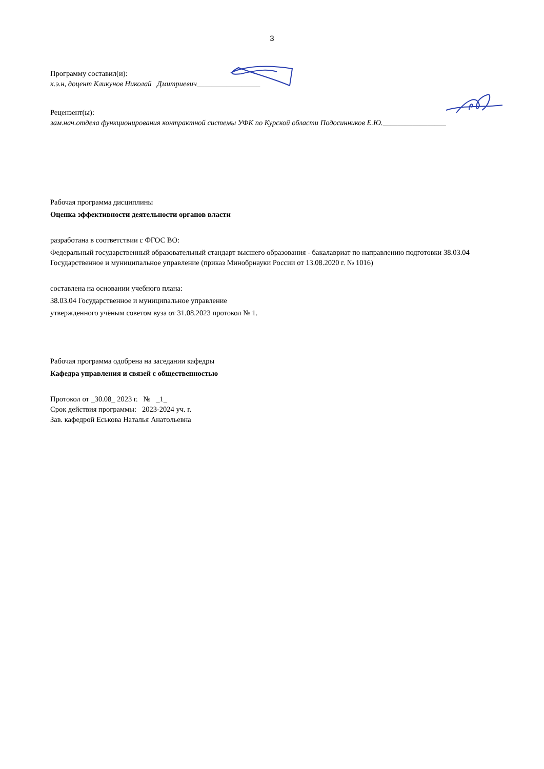3
Программу составил(и):
к.э.н, доцент Кликунов Николай Дмитриевич_________________
Рецензент(ы):
зам.нач.отдела функционирования контрактной системы УФК по Курской области Подосинников Е.Ю._________________
Рабочая программа дисциплины
Оценка эффективности деятельности органов власти
разработана в соответствии с ФГОС ВО:
Федеральный государственный образовательный стандарт высшего образования - бакалавриат по направлению подготовки 38.03.04 Государственное и муниципальное управление (приказ Минобрнауки России от 13.08.2020 г. № 1016)
составлена на основании учебного плана:
38.03.04 Государственное и муниципальное управление
утвержденного учёным советом вуза от 31.08.2023 протокол № 1.
Рабочая программа одобрена на заседании кафедры
Кафедра управления и связей с общественностью
Протокол от _30.08_ 2023 г. № _1_
Срок действия программы: 2023-2024 уч. г.
Зав. кафедрой Еськова Наталья Анатольевна